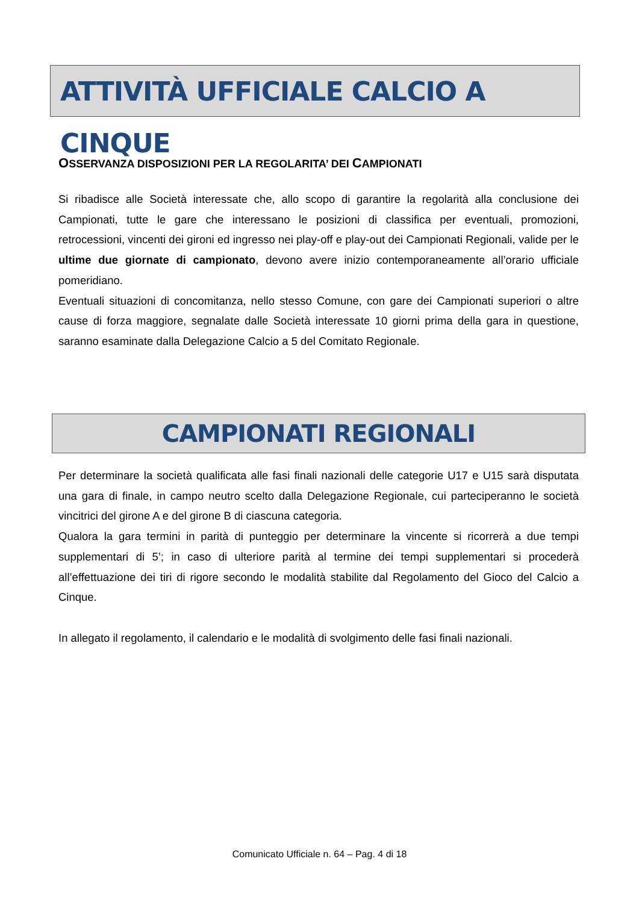ATTIVITÀ UFFICIALE CALCIO A CINQUE
OSSERVANZA DISPOSIZIONI PER LA REGOLARITA’ DEI CAMPIONATI
Si ribadisce alle Società interessate che, allo scopo di garantire la regolarità alla conclusione dei Campionati, tutte le gare che interessano le posizioni di classifica per eventuali, promozioni, retrocessioni, vincenti dei gironi ed ingresso nei play-off e play-out dei Campionati Regionali, valide per le ultime due giornate di campionato, devono avere inizio contemporaneamente all’orario ufficiale pomeridiano.
Eventuali situazioni di concomitanza, nello stesso Comune, con gare dei Campionati superiori o altre cause di forza maggiore, segnalate dalle Società interessate 10 giorni prima della gara in questione, saranno esaminate dalla Delegazione Calcio a 5 del Comitato Regionale.
CAMPIONATI REGIONALI
Per determinare la società qualificata alle fasi finali nazionali delle categorie U17 e U15 sarà disputata una gara di finale, in campo neutro scelto dalla Delegazione Regionale, cui parteciperanno le società vincitrici del girone A e del girone B di ciascuna categoria.
Qualora la gara termini in parità di punteggio per determinare la vincente si ricorrerà a due tempi supplementari di 5’; in caso di ulteriore parità al termine dei tempi supplementari si procederà all’effettuazione dei tiri di rigore secondo le modalità stabilite dal Regolamento del Gioco del Calcio a Cinque.
In allegato il regolamento, il calendario e le modalità di svolgimento delle fasi finali nazionali.
Comunicato Ufficiale n. 64 – Pag. 4 di 18